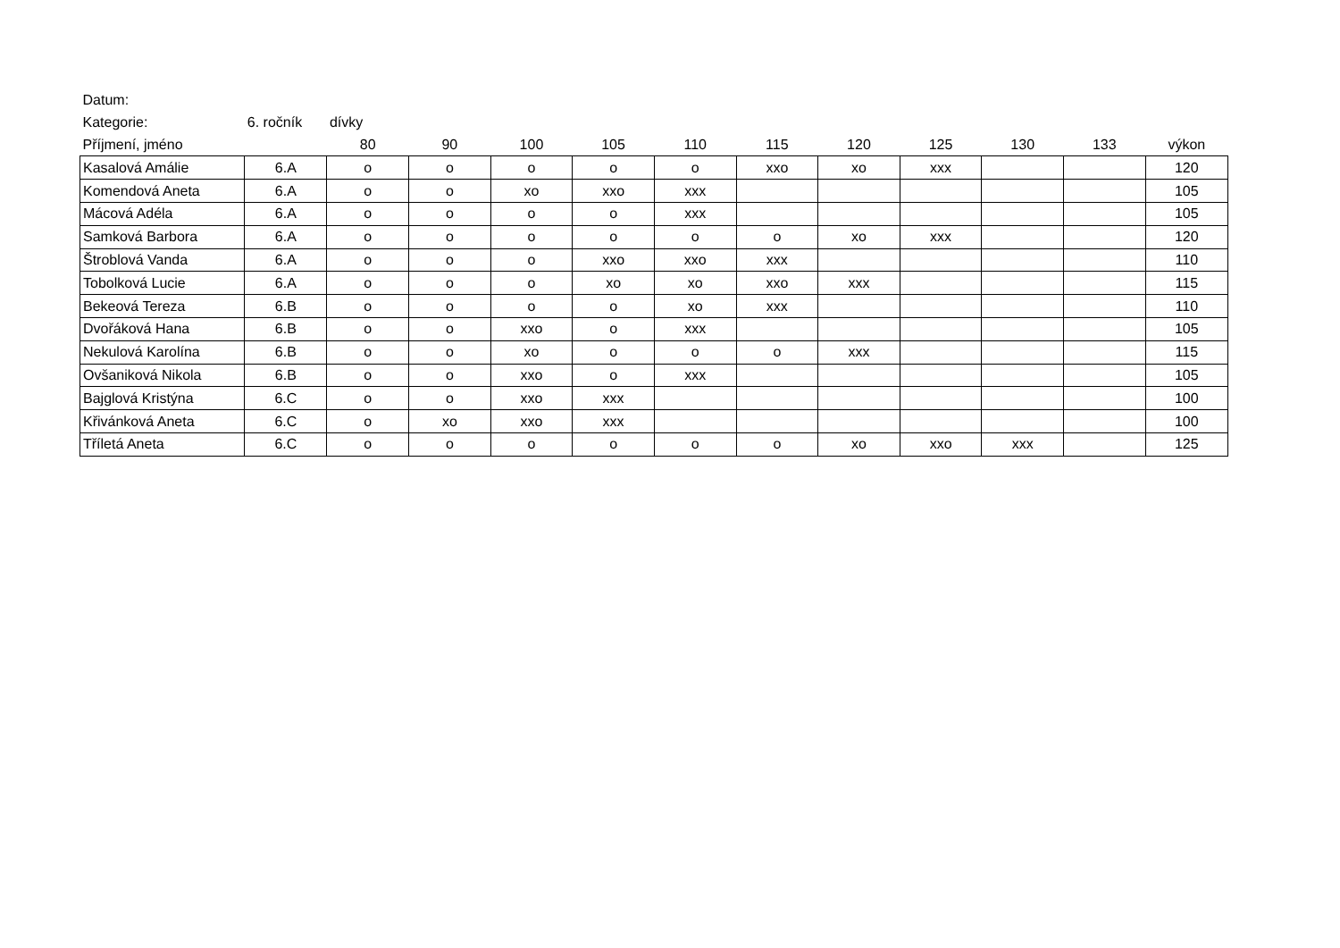| Datum: | | | | | | | | | | | | |
| Kategorie: | 6. ročník | dívky | | | | | | | | | | |
| Příjmení, jméno | | 80 | 90 | 100 | 105 | 110 | 115 | 120 | 125 | 130 | 133 | výkon |
| Kasalová Amálie | 6.A | o | o | o | o | o | xxo | xo | xxx | | | 120 |
| Komendová Aneta | 6.A | o | o | xo | xxo | xxx | | | | | | 105 |
| Mácová Adéla | 6.A | o | o | o | o | xxx | | | | | | 105 |
| Samková Barbora | 6.A | o | o | o | o | o | o | xo | xxx | | | 120 |
| Štroblová Vanda | 6.A | o | o | o | xxo | xxo | xxx | | | | | 110 |
| Tobolková Lucie | 6.A | o | o | o | xo | xo | xxo | xxx | | | | 115 |
| Bekeová Tereza | 6.B | o | o | o | o | xo | xxx | | | | | 110 |
| Dvořáková Hana | 6.B | o | o | xxo | o | xxx | | | | | | 105 |
| Nekulová Karolína | 6.B | o | o | xo | o | o | o | xxx | | | | 115 |
| Ovšaniková Nikola | 6.B | o | o | xxo | o | xxx | | | | | | 105 |
| Bajglová Kristýna | 6.C | o | o | xxo | xxx | | | | | | | 100 |
| Křivánková Aneta | 6.C | o | xo | xxo | xxx | | | | | | | 100 |
| Tříletá Aneta | 6.C | o | o | o | o | o | o | xo | xxo | xxx | | 125 |